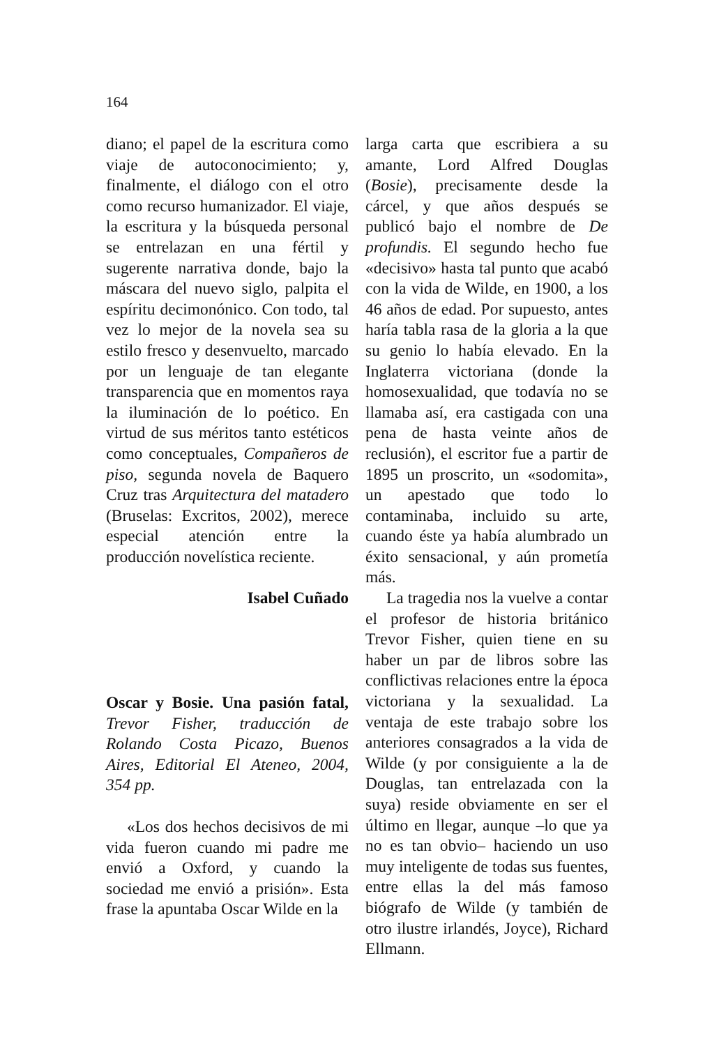164
diano; el papel de la escritura como viaje de autoconocimiento; y, finalmente, el diálogo con el otro como recurso humanizador. El viaje, la escritura y la búsqueda personal se entrelazan en una fértil y sugerente narrativa donde, bajo la máscara del nuevo siglo, palpita el espíritu decimonónico. Con todo, tal vez lo mejor de la novela sea su estilo fresco y desenvuelto, marcado por un lenguaje de tan elegante transparencia que en momentos raya la iluminación de lo poético. En virtud de sus méritos tanto estéticos como conceptuales, Compañeros de piso, segunda novela de Baquero Cruz tras Arquitectura del matadero (Bruselas: Excritos, 2002), merece especial atención entre la producción novelística reciente.
Isabel Cuñado
Oscar y Bosie. Una pasión fatal, Trevor Fisher, traducción de Rolando Costa Picazo, Buenos Aires, Editorial El Ateneo, 2004, 354 pp.
«Los dos hechos decisivos de mi vida fueron cuando mi padre me envió a Oxford, y cuando la sociedad me envió a prisión». Esta frase la apuntaba Oscar Wilde en la
larga carta que escribiera a su amante, Lord Alfred Douglas (Bosie), precisamente desde la cárcel, y que años después se publicó bajo el nombre de De profundis. El segundo hecho fue «decisivo» hasta tal punto que acabó con la vida de Wilde, en 1900, a los 46 años de edad. Por supuesto, antes haría tabla rasa de la gloria a la que su genio lo había elevado. En la Inglaterra victoriana (donde la homosexualidad, que todavía no se llamaba así, era castigada con una pena de hasta veinte años de reclusión), el escritor fue a partir de 1895 un proscrito, un «sodomita», un apestado que todo lo contaminaba, incluido su arte, cuando éste ya había alumbrado un éxito sensacional, y aún prometía más.
La tragedia nos la vuelve a contar el profesor de historia británico Trevor Fisher, quien tiene en su haber un par de libros sobre las conflictivas relaciones entre la época victoriana y la sexualidad. La ventaja de este trabajo sobre los anteriores consagrados a la vida de Wilde (y por consiguiente a la de Douglas, tan entrelazada con la suya) reside obviamente en ser el último en llegar, aunque –lo que ya no es tan obvio– haciendo un uso muy inteligente de todas sus fuentes, entre ellas la del más famoso biógrafo de Wilde (y también de otro ilustre irlandés, Joyce), Richard Ellmann.